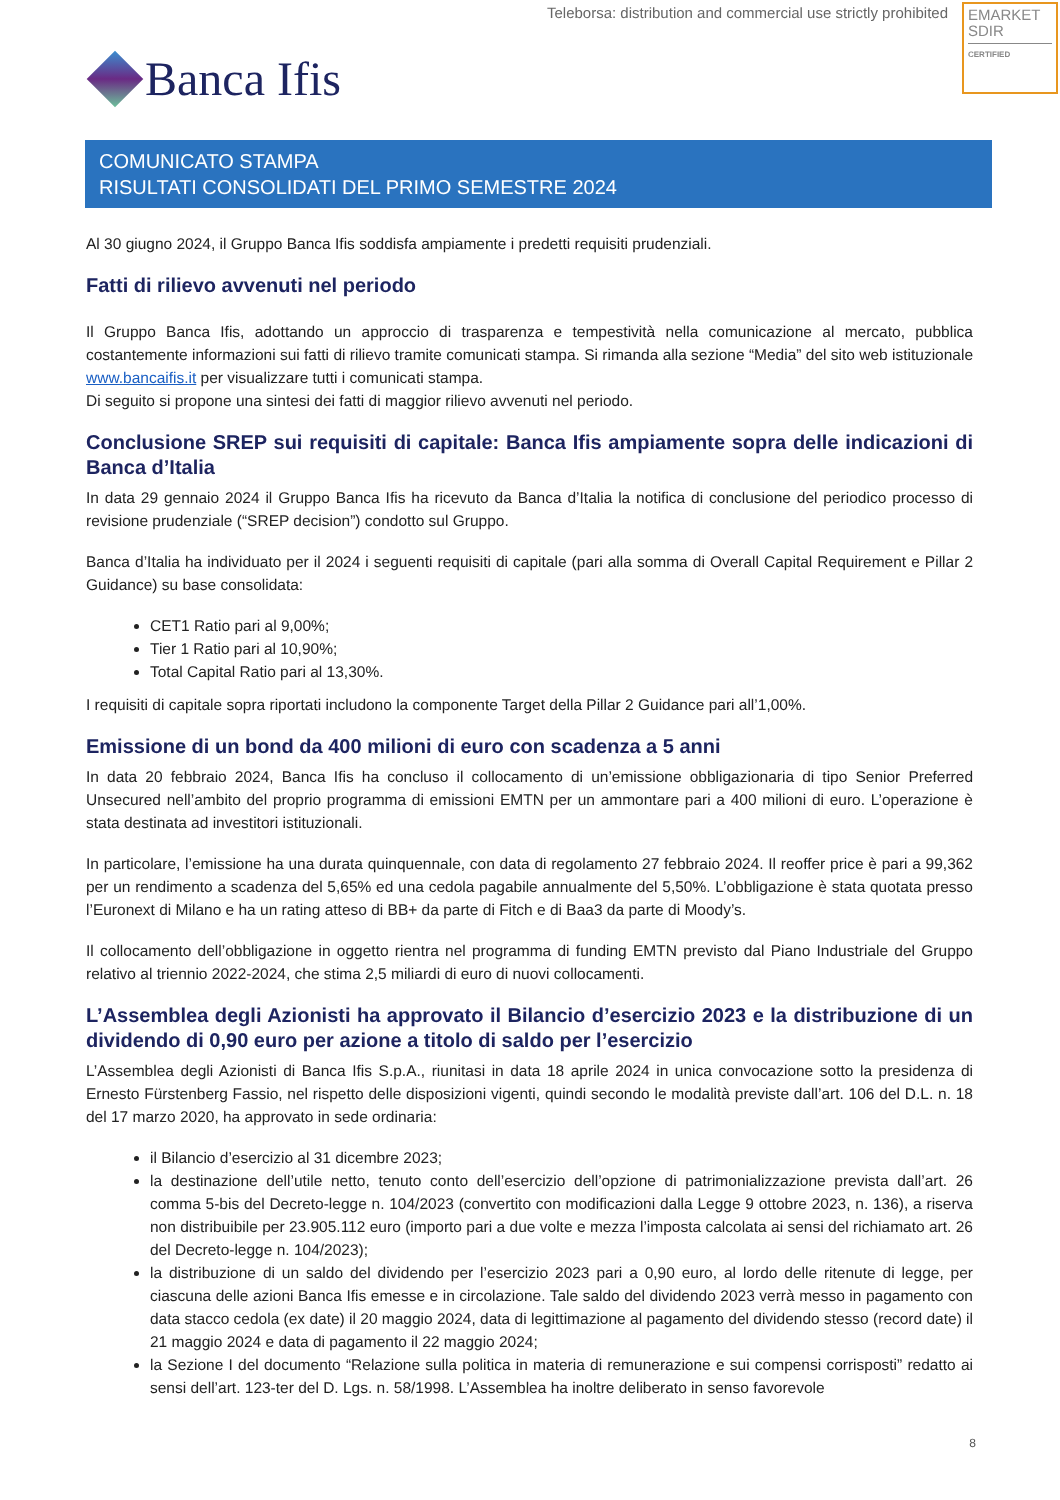Teleborsa: distribution and commercial use strictly prohibited
EMARKET
SDIR
CERTIFIED
Banca Ifis
COMUNICATO STAMPA
RISULTATI CONSOLIDATI DEL PRIMO SEMESTRE 2024
Al 30 giugno 2024, il Gruppo Banca Ifis soddisfa ampiamente i predetti requisiti prudenziali.
Fatti di rilievo avvenuti nel periodo
Il Gruppo Banca Ifis, adottando un approccio di trasparenza e tempestività nella comunicazione al mercato, pubblica costantemente informazioni sui fatti di rilievo tramite comunicati stampa. Si rimanda alla sezione “Media” del sito web istituzionale www.bancaifis.it per visualizzare tutti i comunicati stampa.
Di seguito si propone una sintesi dei fatti di maggior rilievo avvenuti nel periodo.
Conclusione SREP sui requisiti di capitale: Banca Ifis ampiamente sopra delle indicazioni di Banca d’Italia
In data 29 gennaio 2024 il Gruppo Banca Ifis ha ricevuto da Banca d’Italia la notifica di conclusione del periodico processo di revisione prudenziale (“SREP decision”) condotto sul Gruppo.
Banca d’Italia ha individuato per il 2024 i seguenti requisiti di capitale (pari alla somma di Overall Capital Requirement e Pillar 2 Guidance) su base consolidata:
CET1 Ratio pari al 9,00%;
Tier 1 Ratio pari al 10,90%;
Total Capital Ratio pari al 13,30%.
I requisiti di capitale sopra riportati includono la componente Target della Pillar 2 Guidance pari all’1,00%.
Emissione di un bond da 400 milioni di euro con scadenza a 5 anni
In data 20 febbraio 2024, Banca Ifis ha concluso il collocamento di un’emissione obbligazionaria di tipo Senior Preferred Unsecured nell’ambito del proprio programma di emissioni EMTN per un ammontare pari a 400 milioni di euro. L’operazione è stata destinata ad investitori istituzionali.
In particolare, l’emissione ha una durata quinquennale, con data di regolamento 27 febbraio 2024. Il reoffer price è pari a 99,362 per un rendimento a scadenza del 5,65% ed una cedola pagabile annualmente del 5,50%. L’obbligazione è stata quotata presso l’Euronext di Milano e ha un rating atteso di BB+ da parte di Fitch e di Baa3 da parte di Moody’s.
Il collocamento dell’obbligazione in oggetto rientra nel programma di funding EMTN previsto dal Piano Industriale del Gruppo relativo al triennio 2022-2024, che stima 2,5 miliardi di euro di nuovi collocamenti.
L’Assemblea degli Azionisti ha approvato il Bilancio d’esercizio 2023 e la distribuzione di un dividendo di 0,90 euro per azione a titolo di saldo per l’esercizio
L’Assemblea degli Azionisti di Banca Ifis S.p.A., riunitasi in data 18 aprile 2024 in unica convocazione sotto la presidenza di Ernesto Fürstenberg Fassio, nel rispetto delle disposizioni vigenti, quindi secondo le modalità previste dall’art. 106 del D.L. n. 18 del 17 marzo 2020, ha approvato in sede ordinaria:
il Bilancio d’esercizio al 31 dicembre 2023;
la destinazione dell’utile netto, tenuto conto dell’esercizio dell’opzione di patrimonializzazione prevista dall’art. 26 comma 5-bis del Decreto-legge n. 104/2023 (convertito con modificazioni dalla Legge 9 ottobre 2023, n. 136), a riserva non distribuibile per 23.905.112 euro (importo pari a due volte e mezza l’imposta calcolata ai sensi del richiamato art. 26 del Decreto-legge n. 104/2023);
la distribuzione di un saldo del dividendo per l’esercizio 2023 pari a 0,90 euro, al lordo delle ritenute di legge, per ciascuna delle azioni Banca Ifis emesse e in circolazione. Tale saldo del dividendo 2023 verrà messo in pagamento con data stacco cedola (ex date) il 20 maggio 2024, data di legittimazione al pagamento del dividendo stesso (record date) il 21 maggio 2024 e data di pagamento il 22 maggio 2024;
la Sezione I del documento “Relazione sulla politica in materia di remunerazione e sui compensi corrisposti” redatto ai sensi dell’art. 123-ter del D. Lgs. n. 58/1998. L’Assemblea ha inoltre deliberato in senso favorevole
8